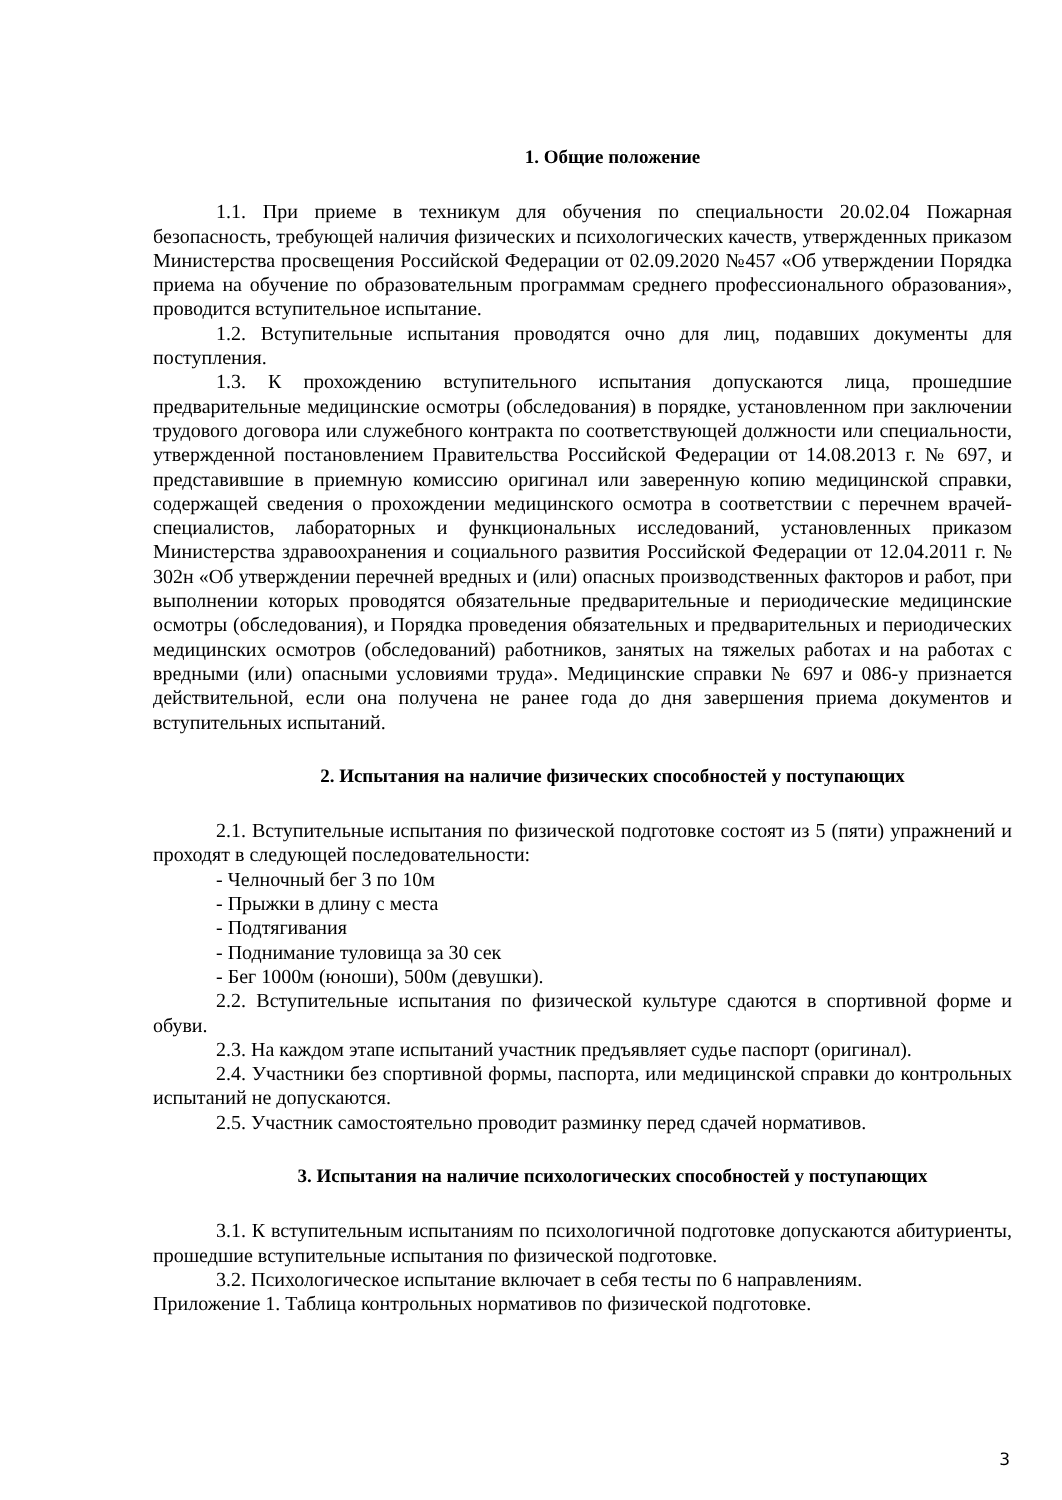1. Общие положение
1.1. При приеме в техникум для обучения по специальности 20.02.04 Пожарная безопасность, требующей наличия физических и психологических качеств, утвержденных приказом Министерства просвещения Российской Федерации от 02.09.2020 №457 «Об утверждении Порядка приема на обучение по образовательным программам среднего профессионального образования», проводится вступительное испытание.
1.2. Вступительные испытания проводятся очно для лиц, подавших документы для поступления.
1.3. К прохождению вступительного испытания допускаются лица, прошедшие предварительные медицинские осмотры (обследования) в порядке, установленном при заключении трудового договора или служебного контракта по соответствующей должности или специальности, утвержденной постановлением Правительства Российской Федерации от 14.08.2013 г. № 697, и представившие в приемную комиссию оригинал или заверенную копию медицинской справки, содержащей сведения о прохождении медицинского осмотра в соответствии с перечнем врачей-специалистов, лабораторных и функциональных исследований, установленных приказом Министерства здравоохранения и социального развития Российской Федерации от 12.04.2011 г. № 302н «Об утверждении перечней вредных и (или) опасных производственных факторов и работ, при выполнении которых проводятся обязательные предварительные и периодические медицинские осмотры (обследования), и Порядка проведения обязательных и предварительных и периодических медицинских осмотров (обследований) работников, занятых на тяжелых работах и на работах с вредными (или) опасными условиями труда». Медицинские справки № 697 и 086-у признается действительной, если она получена не ранее года до дня завершения приема документов и вступительных испытаний.
2. Испытания на наличие физических способностей у поступающих
2.1. Вступительные испытания по физической подготовке состоят из 5 (пяти) упражнений и проходят в следующей последовательности:
- Челночный бег 3 по 10м
- Прыжки в длину с места
- Подтягивания
- Поднимание туловища за 30 сек
- Бег 1000м (юноши), 500м (девушки).
2.2. Вступительные испытания по физической культуре сдаются в спортивной форме и обуви.
2.3. На каждом этапе испытаний участник предъявляет судье паспорт (оригинал).
2.4. Участники без спортивной формы, паспорта, или медицинской справки до контрольных испытаний не допускаются.
2.5. Участник самостоятельно проводит разминку перед сдачей нормативов.
3. Испытания на наличие психологических способностей у поступающих
3.1. К вступительным испытаниям по психологичной подготовке допускаются абитуриенты, прошедшие вступительные испытания по физической подготовке.
3.2. Психологическое испытание включает в себя тесты по 6 направлениям.
Приложение 1. Таблица контрольных нормативов по физической подготовке.
3